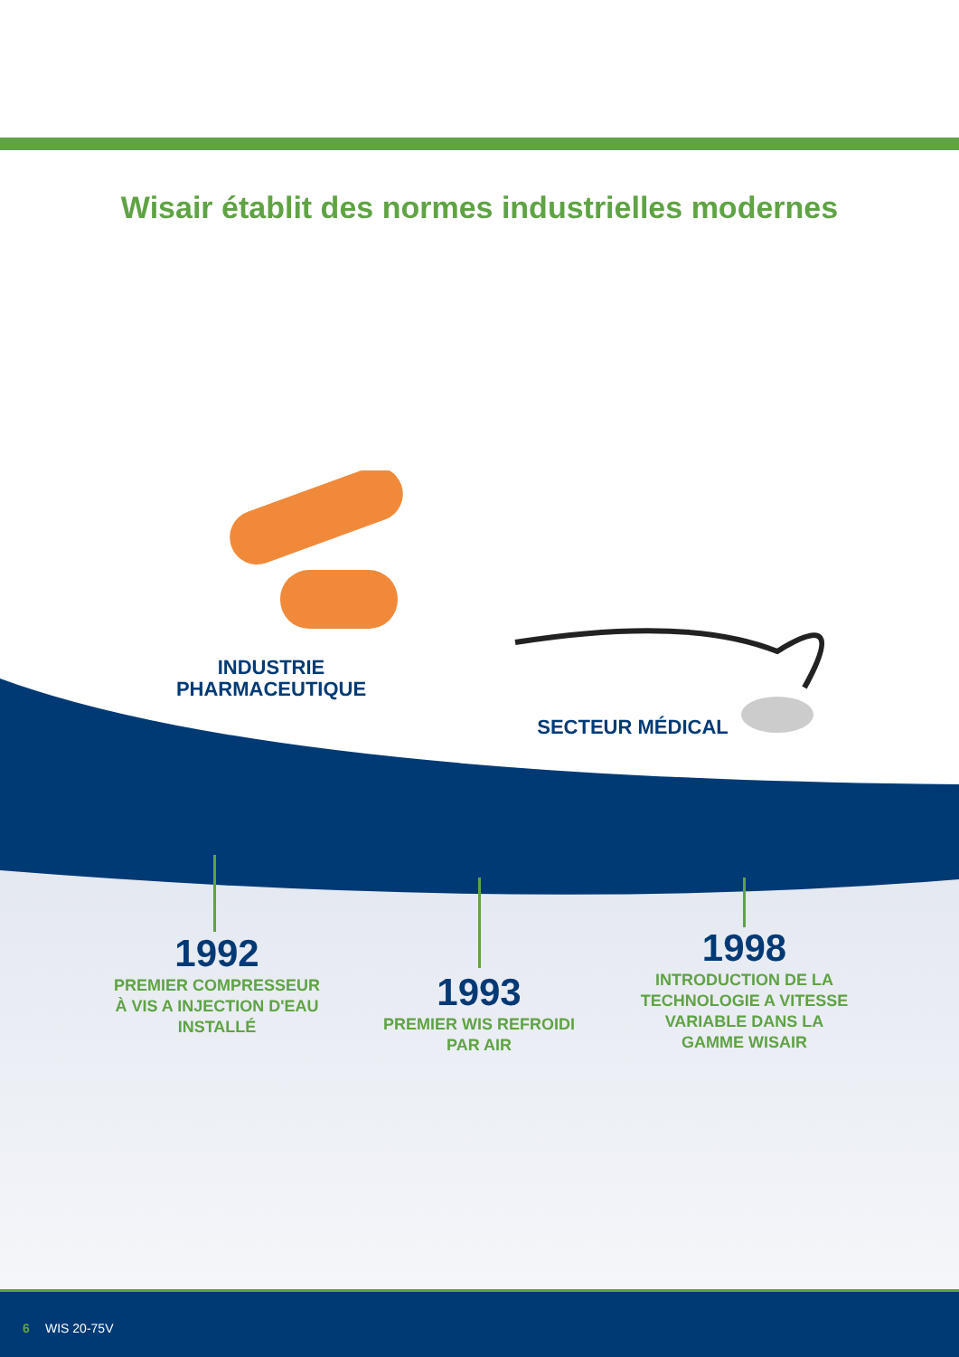Wisair établit des normes industrielles modernes
INDUSTRIE
PHARMACEUTIQUE
SECTEUR MÉDICAL
1992
PREMIER COMPRESSEUR
À VIS A INJECTION D'EAU
INSTALLÉ
1993
PREMIER WIS REFROIDI
PAR AIR
1998
INTRODUCTION DE LA
TECHNOLOGIE A VITESSE
VARIABLE DANS LA
GAMME WISAIR
6 WIS 20-75V